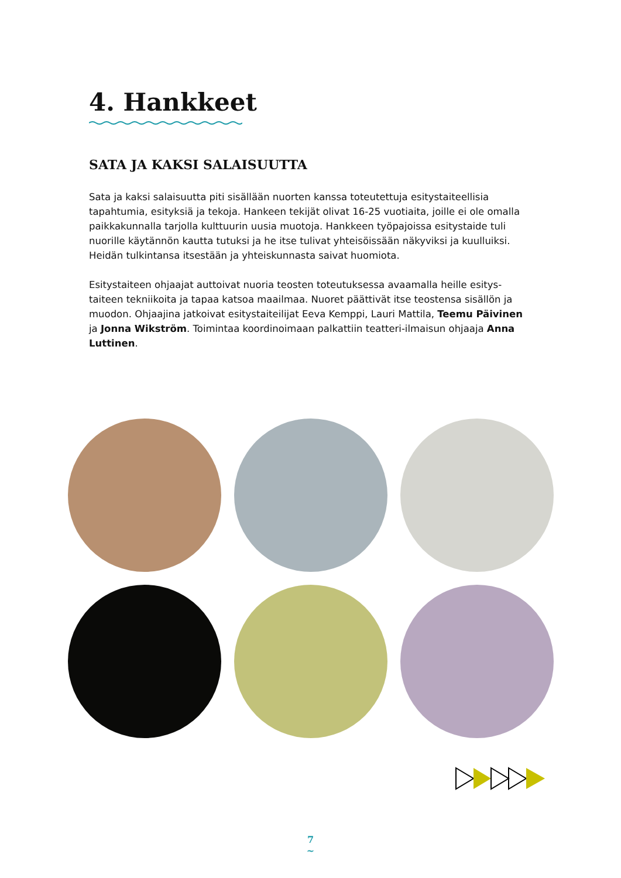4. Hankkeet
SATA JA KAKSI SALAISUUTTA
Sata ja kaksi salaisuutta piti sisällään nuorten kanssa toteutettuja esitystaiteelli­sia tapahtumia, esityksiä ja tekoja. Hankeen tekijät olivat 16-25 vuotiaita, joille ei ole omalla paikkakunnalla tarjolla kulttuurin uusia muotoja. Hankkeen työpajoissa esitys­taide tuli nuorille käytännön kautta tutuksi ja he itse tulivat yhteisöissään näkyviksi ja kuulluiksi. Heidän tulkintansa itsestään ja yhteiskunnasta saivat huomiota.
Esitystaiteen ohjaajat auttoivat nuoria teosten toteutuksessa avaamalla heille esitys­taiteen tekniikoita ja tapaa katsoa maailmaa. Nuoret päättivät itse teostensa sisäl­lön ja muodon. Ohjaajina jatkoivat esitystaiteilijat Eeva Kemppi, Lauri Mattila, Teemu Päivinen ja Jonna Wikström. Toimintaa koordinoimaan palkattiin teatteri-ilmaisun ohjaaja Anna Luttinen.
7
~